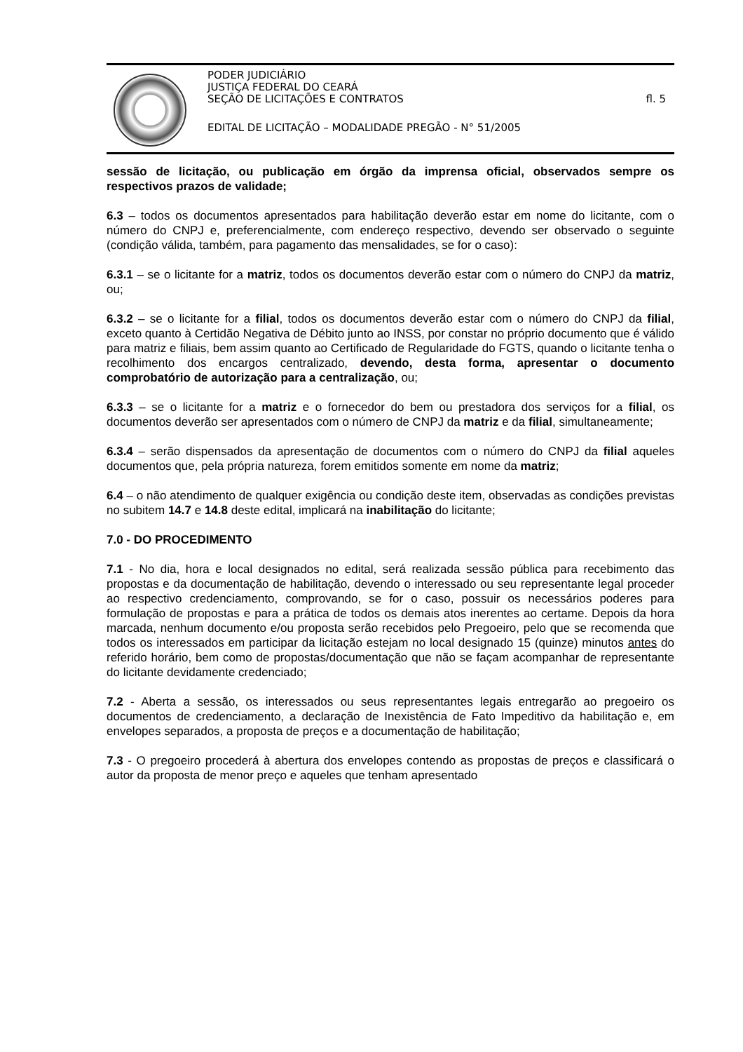PODER JUDICIÁRIO
JUSTIÇA FEDERAL DO CEARÁ
SEÇÃO DE LICITAÇÕES E CONTRATOS fl. 5
EDITAL DE LICITAÇÃO – MODALIDADE PREGÃO - N° 51/2005
sessão de licitação, ou publicação em órgão da imprensa oficial, observados sempre os respectivos prazos de validade;
6.3 – todos os documentos apresentados para habilitação deverão estar em nome do licitante, com o número do CNPJ e, preferencialmente, com endereço respectivo, devendo ser observado o seguinte (condição válida, também, para pagamento das mensalidades, se for o caso):
6.3.1 – se o licitante for a matriz, todos os documentos deverão estar com o número do CNPJ da matriz, ou;
6.3.2 – se o licitante for a filial, todos os documentos deverão estar com o número do CNPJ da filial, exceto quanto à Certidão Negativa de Débito junto ao INSS, por constar no próprio documento que é válido para matriz e filiais, bem assim quanto ao Certificado de Regularidade do FGTS, quando o licitante tenha o recolhimento dos encargos centralizado, devendo, desta forma, apresentar o documento comprobatório de autorização para a centralização, ou;
6.3.3 – se o licitante for a matriz e o fornecedor do bem ou prestadora dos serviços for a filial, os documentos deverão ser apresentados com o número de CNPJ da matriz e da filial, simultaneamente;
6.3.4 – serão dispensados da apresentação de documentos com o número do CNPJ da filial aqueles documentos que, pela própria natureza, forem emitidos somente em nome da matriz;
6.4 – o não atendimento de qualquer exigência ou condição deste item, observadas as condições previstas no subitem 14.7 e 14.8 deste edital, implicará na inabilitação do licitante;
7.0 - DO PROCEDIMENTO
7.1 - No dia, hora e local designados no edital, será realizada sessão pública para recebimento das propostas e da documentação de habilitação, devendo o interessado ou seu representante legal proceder ao respectivo credenciamento, comprovando, se for o caso, possuir os necessários poderes para formulação de propostas e para a prática de todos os demais atos inerentes ao certame. Depois da hora marcada, nenhum documento e/ou proposta serão recebidos pelo Pregoeiro, pelo que se recomenda que todos os interessados em participar da licitação estejam no local designado 15 (quinze) minutos antes do referido horário, bem como de propostas/documentação que não se façam acompanhar de representante do licitante devidamente credenciado;
7.2 - Aberta a sessão, os interessados ou seus representantes legais entregarão ao pregoeiro os documentos de credenciamento, a declaração de Inexistência de Fato Impeditivo da habilitação e, em envelopes separados, a proposta de preços e a documentação de habilitação;
7.3 - O pregoeiro procederá à abertura dos envelopes contendo as propostas de preços e classificará o autor da proposta de menor preço e aqueles que tenham apresentado